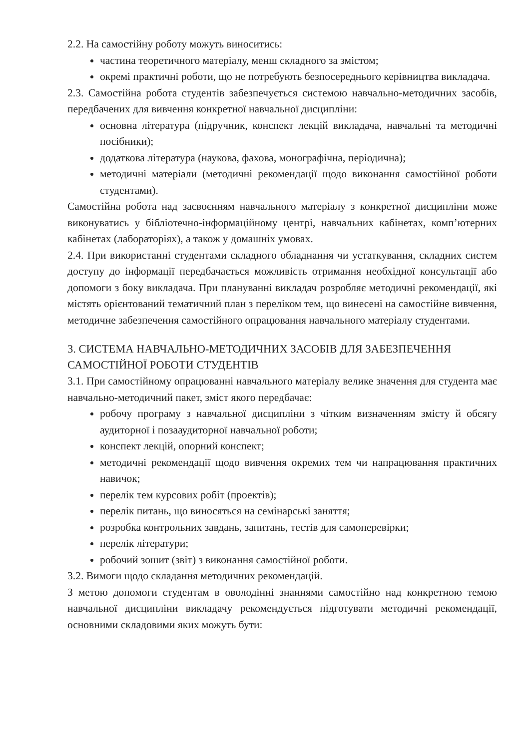2.2. На самостійну роботу можуть виноситись:
частина теоретичного матеріалу, менш складного за змістом;
окремі практичні роботи, що не потребують безпосереднього керівництва викладача.
2.3. Самостійна робота студентів забезпечується системою навчально-методичних засобів, передбачених для вивчення конкретної навчальної дисципліни:
основна література (підручник, конспект лекцій викладача, навчальні та методичні посібники);
додаткова література (наукова, фахова, монографічна, періодична);
методичні матеріали (методичні рекомендації щодо виконання самостійної роботи студентами).
Самостійна робота над засвоєнням навчального матеріалу з конкретної дисципліни може виконуватись у бібліотечно-інформаційному центрі, навчальних кабінетах, комп’ютерних кабінетах (лабораторіях), а також у домашніх умовах.
2.4. При використанні студентами складного обладнання чи устаткування, складних систем доступу до інформації передбачається можливість отримання необхідної консультації або допомоги з боку викладача. При плануванні викладач розробляє методичні рекомендації, які містять орієнтований тематичний план з переліком тем, що винесені на самостійне вивчення, методичне забезпечення самостійного опрацювання навчального матеріалу студентами.
3. СИСТЕМА НАВЧАЛЬНО-МЕТОДИЧНИХ ЗАСОБІВ ДЛЯ ЗАБЕЗПЕЧЕННЯ САМОСТІЙНОЇ РОБОТИ СТУДЕНТІВ
3.1. При самостійному опрацюванні навчального матеріалу велике значення для студента має навчально-методичний пакет, зміст якого передбачає:
робочу програму з навчальної дисципліни з чітким визначенням змісту й обсягу аудиторної і позааудиторної навчальної роботи;
конспект лекцій, опорний конспект;
методичні рекомендації щодо вивчення окремих тем чи напрацювання практичних навичок;
перелік тем курсових робіт (проектів);
перелік питань, що виносяться на семінарські заняття;
розробка контрольних завдань, запитань, тестів для самоперевірки;
перелік літератури;
робочий зошит (звіт) з виконання самостійної роботи.
3.2. Вимоги щодо складання методичних рекомендацій.
З метою допомоги студентам в оволодінні знаннями самостійно над конкретною темою навчальної дисципліни викладачу рекомендується підготувати методичні рекомендації, основними складовими яких можуть бути: